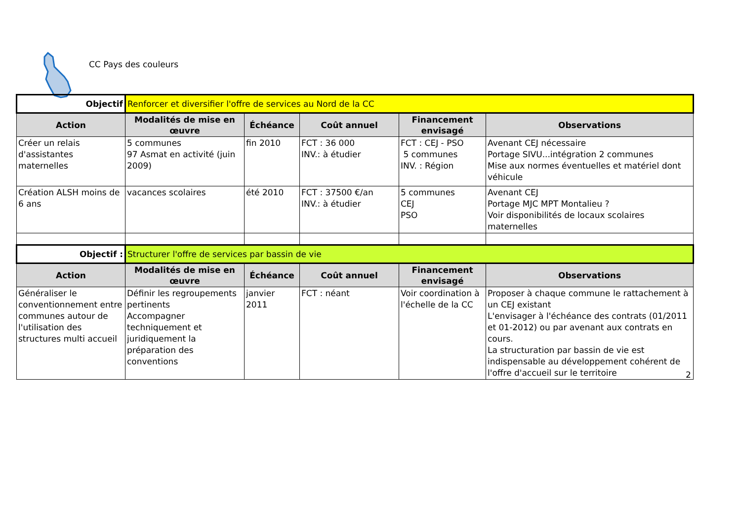CC Pays des couleurs
| Objectif | Renforcer et diversifier l'offre de services au Nord de la CC | | | | |
| Action | Modalités de mise en œuvre | Échéance | Coût annuel | Financement envisagé | Observations |
| Créer un relais d'assistantes maternelles | 5 communes 97 Asmat en activité (juin 2009) | fin 2010 | FCT : 36 000 INV.: à étudier | FCT : CEJ - PSO 5 communes INV. : Région | Avenant CEJ nécessaire Portage SIVU...intégration 2 communes Mise aux normes éventuelles et matériel dont véhicule |
| Création ALSH moins de 6 ans | vacances scolaires | été 2010 | FCT : 37500 €/an INV.: à étudier | 5 communes CEJ PSO | Avenant CEJ Portage MJC MPT Montalieu ? Voir disponibilités de locaux scolaires maternelles |
| Objectif : | Structurer l'offre de services par bassin de vie | | | | |
| Action | Modalités de mise en œuvre | Échéance | Coût annuel | Financement envisagé | Observations |
| Généraliser le conventionnement entre communes autour de l'utilisation des structures multi accueil | Définir les regroupements pertinents Accompagner techniquement et juridiquement la préparation des conventions | janvier 2011 | FCT : néant | Voir coordination à l'échelle de la CC | Proposer à chaque commune le rattachement à un CEJ existant L'envisager à l'échéance des contrats (01/2011 et 01-2012) ou par avenant aux contrats en cours. La structuration par bassin de vie est indispensable au développement cohérent de l'offre d'accueil sur le territoire |
2